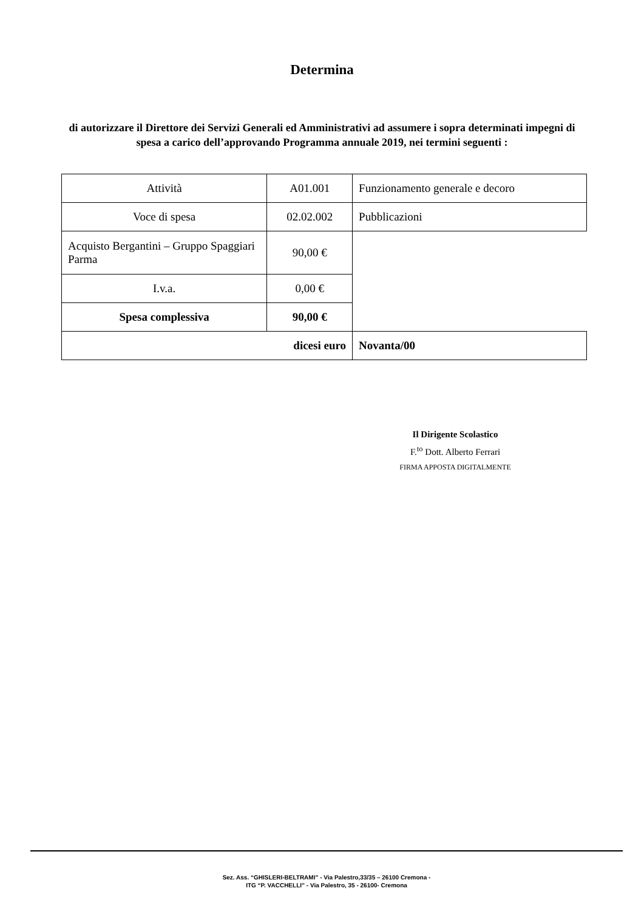Determina
di autorizzare il Direttore dei Servizi Generali ed Amministrativi ad assumere i sopra determinati impegni di spesa a carico dell’approvando Programma annuale 2019, nei termini seguenti :
| Attività | A01.001 | Funzionamento generale e decoro |
| Voce di spesa | 02.02.002 | Pubblicazioni |
| Acquisto Bergantini – Gruppo Spaggiari Parma | 90,00 € | |
| I.v.a. | 0,00 € | |
| Spesa complessiva | 90,00 € | |
| dicesi euro | | Novanta/00 |
Il Dirigente Scolastico
F.<sup>to</sup> Dott. Alberto Ferrari
FIRMA APPOSTA DIGITALMENTE
Sez. Ass. “GHISLERI-BELTRAMI” - Via Palestro,33/35 – 26100 Cremona -
ITG “P. VACCHELLI” - Via Palestro, 35 - 26100- Cremona